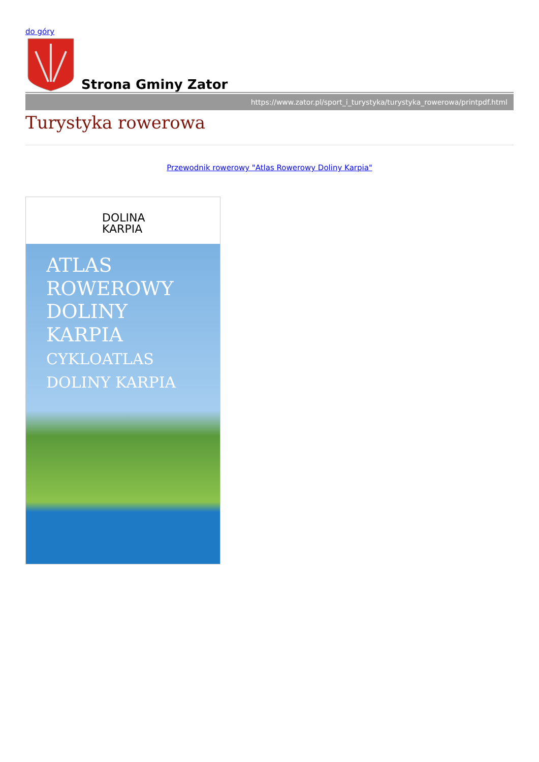do góry
Strona Gminy Zator
https://www.zator.pl/sport_i_turystyka/turystyka_rowerowa/printpdf.html
Turystyka rowerowa
Przewodnik rowerowy "Atlas Rowerowy Doliny Karpia"
DOLINA
KARPIA
ATLAS
ROWEROWY
DOLINY
KARPIA
CYKLOATLAS
DOLINY KARPIA